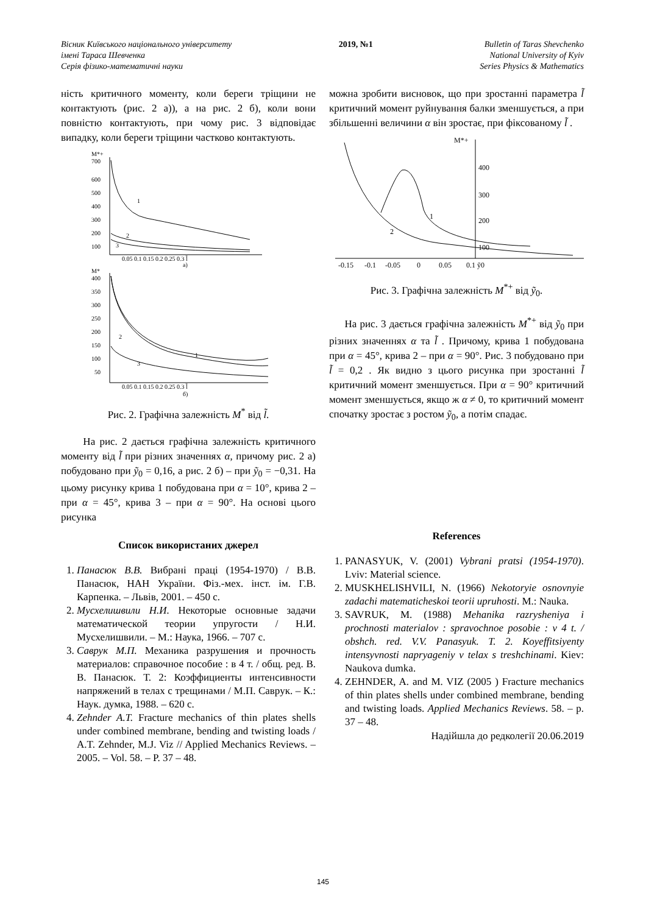Вісник Київського національного університету
імені Тараса Шевченка
Серія фізико-математичні науки
2019, №1 Bulletin of Taras Shevchenko
National University of Kyiv
Series Physics & Mathematics
ність критичного моменту, коли береги тріщини не контактують (рис. 2 а)), а на рис. 2 б), коли вони повністю контактують, при чому рис. 3 відповідає випадку, коли береги тріщини частково контактують.
M*+
700
600
500
400
300
200
100
0.05 0.1 0.15 0.2 0.25 0.3 l̃
а)
1
2
3
M*
400
350
300
250
200
150
100
50
0.05 0.1 0.15 0.2 0.25 0.3 l̃
б)
1
2
3
Рис. 2. Графічна залежність M<sup>*</sup> від l̃.
На рис. 2 дається графічна залежність критичного моменту від l̃ при різних значеннях α, причому рис. 2 а) побудовано при ỹ<sub>0</sub> = 0,16, а рис. 2 б) – при ỹ<sub>0</sub> = −0,31. На цьому рисунку крива 1 побудована при α = 10°, крива 2 – при α = 45°, крива 3 – при α = 90°. На основі цього рисунка
Список використаних джерел
1. Панасюк В.В. Вибрані праці (1954-1970) / В.В. Панасюк, НАН України. Фіз.-мех. інст. ім. Г.В. Карпенка. – Львів, 2001. – 450 с.
2. Мусхелишвили Н.И. Некоторые основные задачи математической теории упругости / Н.И. Мусхелишвили. – М.: Наука, 1966. – 707 с.
3. Саврук М.П. Механика разрушения и прочность материалов: справочное пособие : в 4 т. / общ. ред. В. В. Панасюк. Т. 2: Коэффициенты интенсивности напряжений в телах с трещинами / М.П. Саврук. – К.: Наук. думка, 1988. – 620 с.
4. Zehnder A.T. Fracture mechanics of thin plates shells under combined membrane, bending and twisting loads / A.T. Zehnder, M.J. Viz // Applied Mechanics Reviews. – 2005. – Vol. 58. – P. 37 – 48.
можна зробити висновок, що при зростанні параметра l̃ критичний момент руйнування балки зменшується, а при збільшенні величини α він зростає, при фіксованому l̃ .
M*+
400
300
200
100
1
2
-0.15 -0.1 -0.05 0 0.05 0.1 ỹ0
Рис. 3. Графічна залежність M<sup>*+</sup> від ỹ<sub>0</sub>.
На рис. 3 дається графічна залежність M<sup>*+</sup> від ỹ<sub>0</sub> при різних значеннях α та l̃ . Причому, крива 1 побудована при α = 45°, крива 2 – при α = 90°. Рис. 3 побудовано при l̃ = 0,2 . Як видно з цього рисунка при зростанні l̃ критичний момент зменшується. При α = 90° критичний момент зменшується, якщо ж α ≠ 0, то критичний момент спочатку зростає з ростом ỹ<sub>0</sub>, а потім спадає.
References
1. PANASYUK, V. (2001) Vybrani pratsi (1954-1970). Lviv: Material science.
2. MUSKHELISHVILI, N. (1966) Nekotoryie osnovnyie zadachi matematicheskoi teorii upruhosti. M.: Nauka.
3. SAVRUK, M. (1988) Mehanika razrysheniya i prochnosti materialov : spravochnoe posobie : v 4 t. / obshch. red. V.V. Panasyuk. T. 2. Koyeffitsiyenty intensyvnosti napryageniy v telax s treshchinami. Kiev: Naukova dumka.
4. ZEHNDER, A. and M. VIZ (2005 ) Fracture mechanics of thin plates shells under combined membrane, bending and twisting loads. Applied Mechanics Reviews. 58. – p. 37 – 48.
Надійшла до редколегії 20.06.2019
145